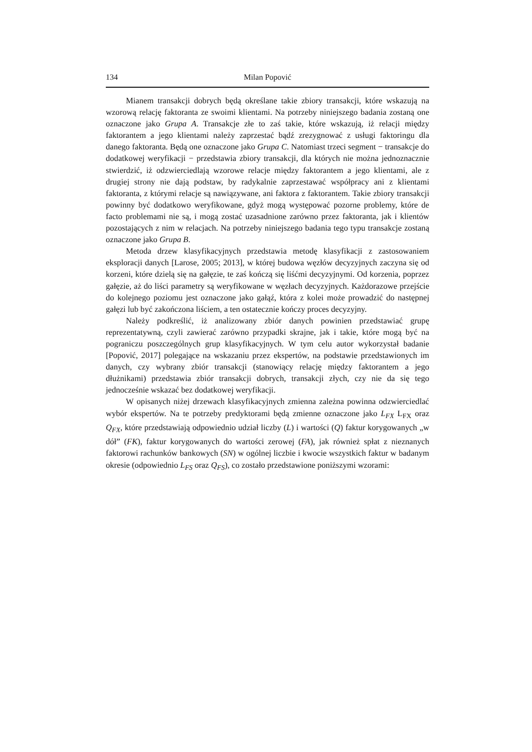134 Milan Popović
Mianem transakcji dobrych będą określane takie zbiory transakcji, które wskazują na wzorową relację faktoranta ze swoimi klientami. Na potrzeby niniejszego badania zostaną one oznaczone jako Grupa A. Transakcje złe to zaś takie, które wskazują, iż relacji między faktorantem a jego klientami należy zaprzestać bądź zrezygnować z usługi faktoringu dla danego faktoranta. Będą one oznaczone jako Grupa C. Natomiast trzeci segment − transakcje do dodatkowej weryfikacji − przedstawia zbiory transakcji, dla których nie można jednoznacznie stwierdzić, iż odzwierciedlają wzorowe relacje między faktorantem a jego klientami, ale z drugiej strony nie dają podstaw, by radykalnie zaprzestawać współpracy ani z klientami faktoranta, z którymi relacje są nawiązywane, ani faktora z faktorantem. Takie zbiory transakcji powinny być dodatkowo weryfikowane, gdyż mogą występować pozorne problemy, które de facto problemami nie są, i mogą zostać uzasadnione zarówno przez faktoranta, jak i klientów pozostających z nim w relacjach. Na potrzeby niniejszego badania tego typu transakcje zostaną oznaczone jako Grupa B.
Metoda drzew klasyfikacyjnych przedstawia metodę klasyfikacji z zastosowaniem eksploracji danych [Larose, 2005; 2013], w której budowa węzłów decyzyjnych zaczyna się od korzeni, które dzielą się na gałęzie, te zaś kończą się liśćmi decyzyjnymi. Od korzenia, poprzez gałęzie, aż do liści parametry są weryfikowane w węzłach decyzyjnych. Każdorazowe przejście do kolejnego poziomu jest oznaczone jako gałąź, która z kolei może prowadzić do następnej gałęzi lub być zakończona liściem, a ten ostatecznie kończy proces decyzyjny.
Należy podkreślić, iż analizowany zbiór danych powinien przedstawiać grupę reprezentatywną, czyli zawierać zarówno przypadki skrajne, jak i takie, które mogą być na pograniczu poszczególnych grup klasyfikacyjnych. W tym celu autor wykorzystał badanie [Popović, 2017] polegające na wskazaniu przez ekspertów, na podstawie przedstawionych im danych, czy wybrany zbiór transakcji (stanowiący relację między faktorantem a jego dłużnikami) przedstawia zbiór transakcji dobrych, transakcji złych, czy nie da się tego jednocześnie wskazać bez dodatkowej weryfikacji.
W opisanych niżej drzewach klasyfikacyjnych zmienna zależna powinna odzwierciedlać wybór ekspertów. Na te potrzeby predyktorami będą zmienne oznaczone jako L<sub>FX</sub> L<sub>FX</sub> oraz Q<sub>FX</sub>, które przedstawiają odpowiednio udział liczby (L) i wartości (Q) faktur korygowanych „w dół” (FK), faktur korygowanych do wartości zerowej (FA), jak również spłat z nieznanych faktorowi rachunków bankowych (SN) w ogólnej liczbie i kwocie wszystkich faktur w badanym okresie (odpowiednio L<sub>FS</sub> oraz Q<sub>FS</sub>), co zostało przedstawione poniższymi wzorami: